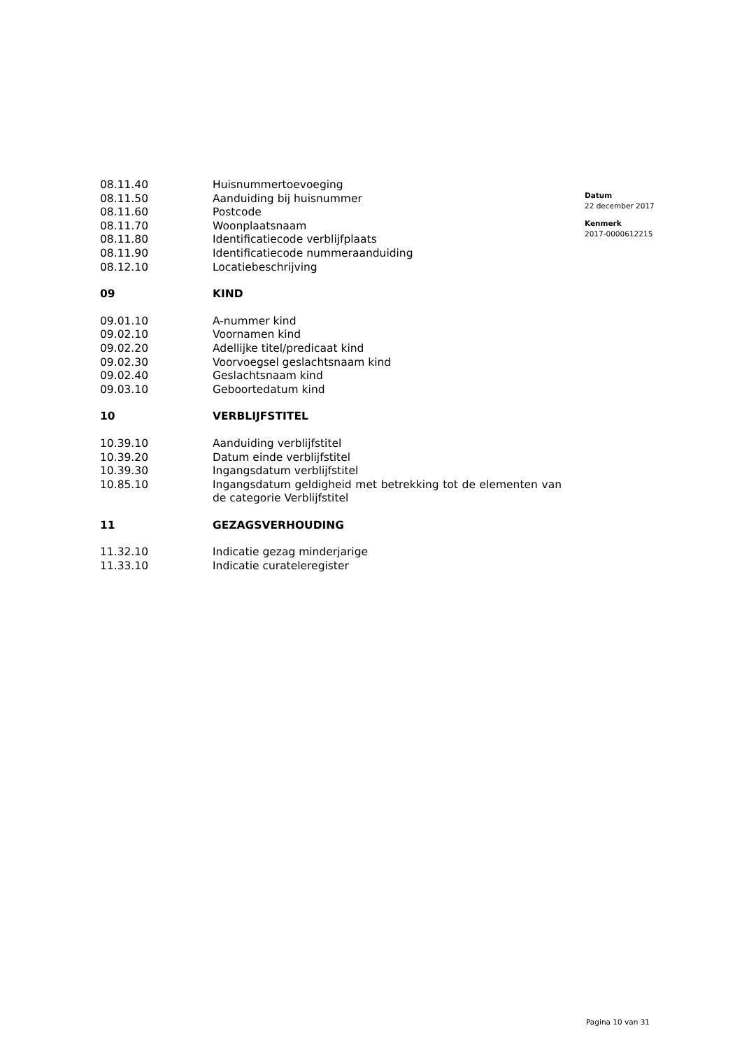| 08.11.40 | Huisnummertoevoeging |
| 08.11.50 | Aanduiding bij huisnummer |
| 08.11.60 | Postcode |
| 08.11.70 | Woonplaatsnaam |
| 08.11.80 | Identificatiecode verblijfplaats |
| 08.11.90 | Identificatiecode nummeraanduiding |
| 08.12.10 | Locatiebeschrijving |
| 09 | KIND |
| 09.01.10 | A-nummer kind |
| 09.02.10 | Voornamen kind |
| 09.02.20 | Adellijke titel/predicaat kind |
| 09.02.30 | Voorvoegsel geslachtsnaam kind |
| 09.02.40 | Geslachtsnaam kind |
| 09.03.10 | Geboortedatum kind |
| 10 | VERBLIJFSTITEL |
| 10.39.10 | Aanduiding verblijfstitel |
| 10.39.20 | Datum einde verblijfstitel |
| 10.39.30 | Ingangsdatum verblijfstitel |
| 10.85.10 | Ingangsdatum geldigheid met betrekking tot de elementen van de categorie Verblijfstitel |
| 11 | GEZAGSVERHOUDING |
| 11.32.10 | Indicatie gezag minderjarige |
| 11.33.10 | Indicatie curateleregister |
Datum
22 december 2017
Kenmerk
2017-0000612215
Pagina 10 van 31